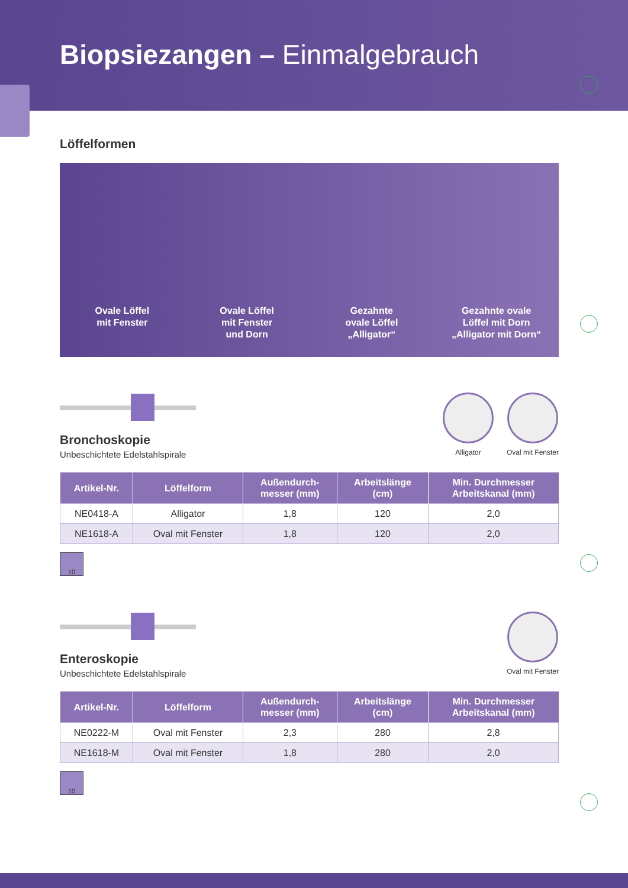Biopsiezangen – Einmalgebrauch
Löffelformen
Ovale Löffel
mit Fenster
Ovale Löffel
mit Fenster
und Dorn
Gezahnte
ovale Löffel
„Alligator“
Gezahnte ovale
Löffel mit Dorn
„Alligator mit Dorn“
Bronchoskopie
Unbeschichtete Edelstahlspirale
Alligator Oval mit Fenster
| Artikel-Nr. | Löffelform | Außendurch- messer (mm) | Arbeitslänge (cm) | Min. Durchmesser Arbeitskanal (mm) |
| --- | --- | --- | --- | --- |
| NE0418-A | Alligator | 1,8 | 120 | 2,0 |
| NE1618-A | Oval mit Fenster | 1,8 | 120 | 2,0 |
10
Enteroskopie
Unbeschichtete Edelstahlspirale
Oval mit Fenster
| Artikel-Nr. | Löffelform | Außendurch- messer (mm) | Arbeitslänge (cm) | Min. Durchmesser Arbeitskanal (mm) |
| --- | --- | --- | --- | --- |
| NE0222-M | Oval mit Fenster | 2,3 | 280 | 2,8 |
| NE1618-M | Oval mit Fenster | 1,8 | 280 | 2,0 |
10